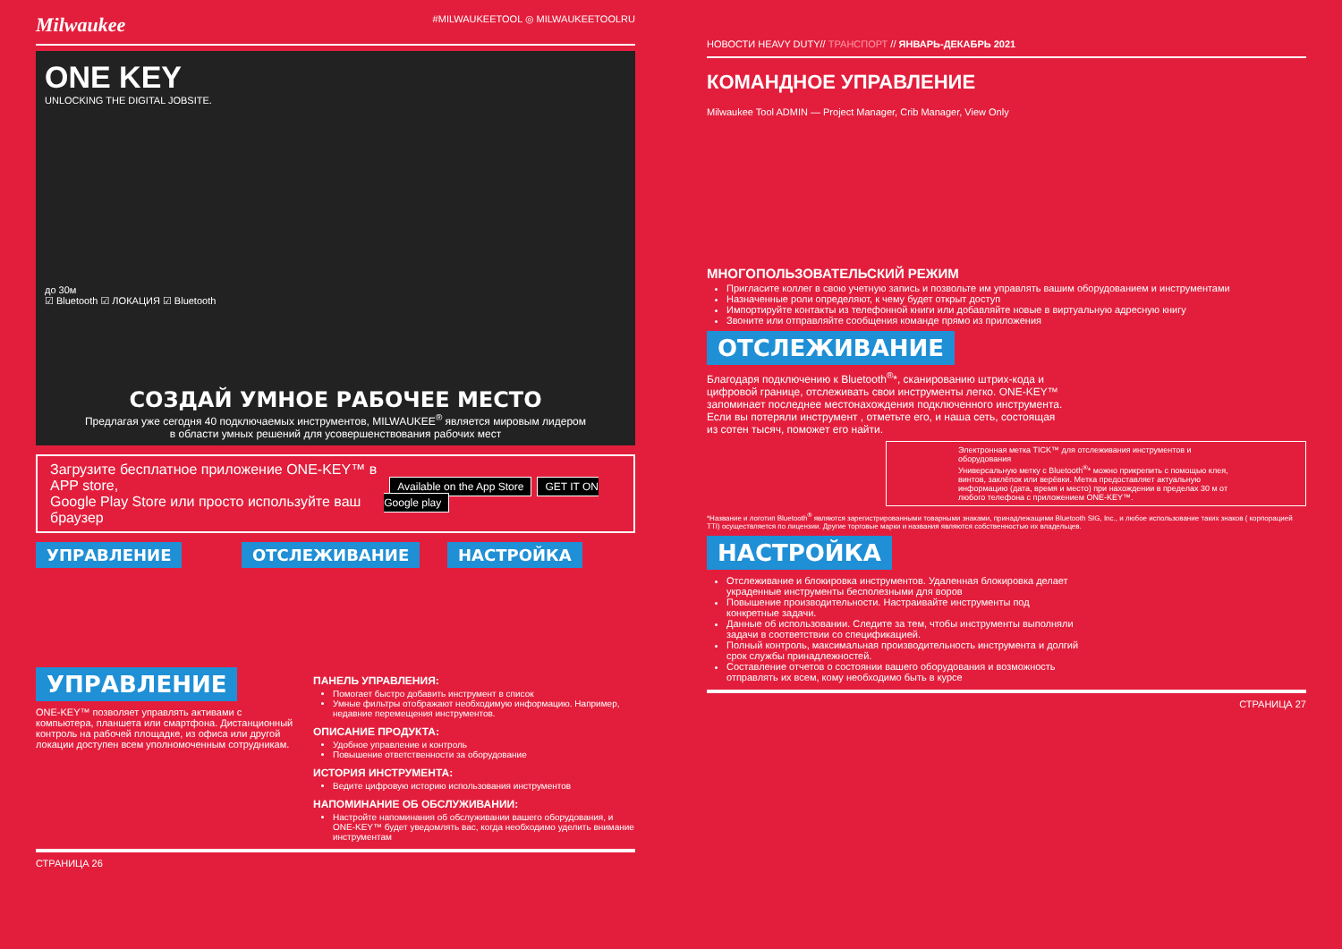Milwaukee #MILWAUKEETOOL ◎ MILWAUKEETOOLRU
ONE KEY
UNLOCKING THE DIGITAL JOBSITE.
до 30м
☑ Bluetooth ☑ ЛОКАЦИЯ ☑ Bluetooth
СОЗДАЙ УМНОЕ РАБОЧЕЕ МЕСТО
Предлагая уже сегодня 40 подключаемых инструментов, MILWAUKEE<sup>®</sup> является мировым лидером
в области умных решений для усовершенствования рабочих мест
Загрузите бесплатное приложение ONE-KEY™ в APP store,
Google Play Store или просто используйте ваш браузер Available on the App Store GET IT ON Google play
УПРАВЛЕНИЕ ОТСЛЕЖИВАНИЕ НАСТРОЙКА
УПРАВЛЕНИЕ
ONE-KEY™ позволяет управлять активами с компьютера, планшета или смартфона. Дистанционный контроль на рабочей площадке, из офиса или другой локации доступен всем уполномоченным сотрудникам.
ПАНЕЛЬ УПРАВЛЕНИЯ:
Помогает быстро добавить инструмент в список
Умные фильтры отображают необходимую информацию. Например, недавние перемещения инструментов.
ОПИСАНИЕ ПРОДУКТА:
Удобное управление и контроль
Повышение ответственности за оборудование
ИСТОРИЯ ИНСТРУМЕНТА:
Ведите цифровую историю использования инструментов
НАПОМИНАНИЕ ОБ ОБСЛУЖИВАНИИ:
Настройте напоминания об обслуживании вашего оборудования, и ONE-KEY™ будет уведомлять вас, когда необходимо уделить внимание инструментам
СТРАНИЦА 26
НОВОСТИ HEAVY DUTY// ТРАНСПОРТ // ЯНВАРЬ-ДЕКАБРЬ 2021
КОМАНДНОЕ УПРАВЛЕНИЕ
Milwaukee Tool ADMIN — Project Manager, Crib Manager, View Only
МНОГОПОЛЬЗОВАТЕЛЬСКИЙ РЕЖИМ
Пригласите коллег в свою учетную запись и позвольте им управлять вашим оборудованием и инструментами
Назначенные роли определяют, к чему будет открыт доступ
Импортируйте контакты из телефонной книги или добавляйте новые в виртуальную адресную книгу
Звоните или отправляйте сообщения команде прямо из приложения
ОТСЛЕЖИВАНИЕ
Благодаря подключению к Bluetooth<sup>®</sup>*, сканированию штрих-кода и цифровой границе, отслеживать свои инструменты легко. ONE-KEY™ запоминает последнее местонахождения подключенного инструмента. Если вы потеряли инструмент , отметьте его, и наша сеть, состоящая из сотен тысяч, поможет его найти.
Электронная метка TICK™ для отслеживания инструментов и оборудования
Универсальную метку с Bluetooth<sup>®</sup>* можно прикрепить с помощью клея, винтов, заклёпок или верёвки. Метка предоставляет актуальную информацию (дата, время и место) при нахождении в пределах 30 м от любого телефона с приложением ONE-KEY™.
*Название и логотип Bluetooth<sup>®</sup> являются зарегистрированными товарными знаками, принадлежащими Bluetooth SIG, Inc., и любое использование таких знаков ( корпорацией TTI) осуществляется по лицензии. Другие торговые марки и названия являются собственностью их владельцев.
НАСТРОЙКА
Отслеживание и блокировка инструментов. Удаленная блокировка делает украденные инструменты бесполезными для воров
Повышение производительности. Настраивайте инструменты под конкретные задачи.
Данные об использовании. Следите за тем, чтобы инструменты выполняли задачи в соответствии со спецификацией.
Полный контроль, максимальная производительность инструмента и долгий срок службы принадлежностей.
Составление отчетов о состоянии вашего оборудования и возможность отправлять их всем, кому необходимо быть в курсе
СТРАНИЦА 27